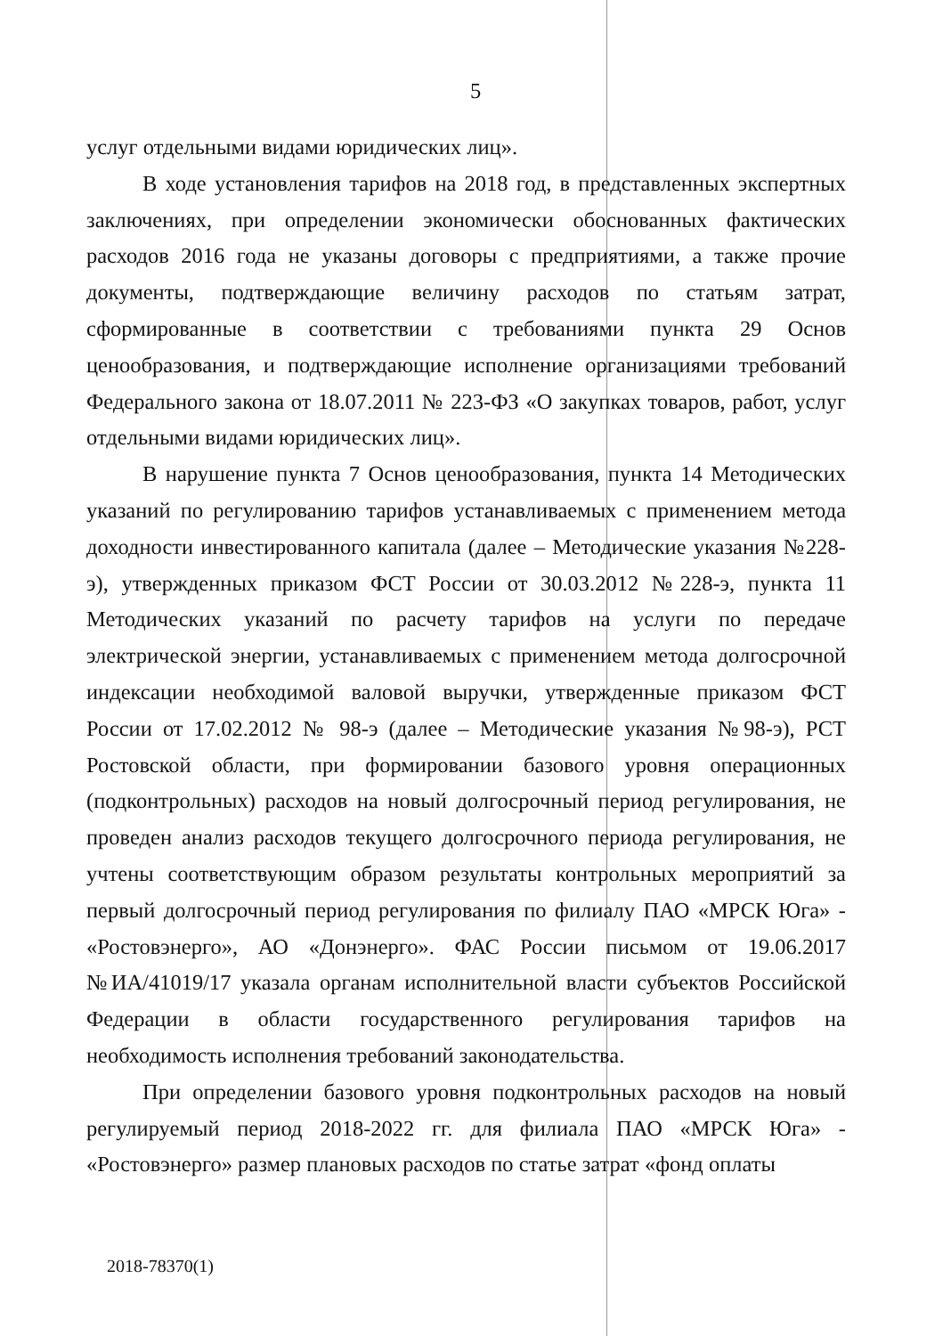5
услуг отдельными видами юридических лиц».
В ходе установления тарифов на 2018 год, в представленных экспертных заключениях, при определении экономически обоснованных фактических расходов 2016 года не указаны договоры с предприятиями, а также прочие документы, подтверждающие величину расходов по статьям затрат, сформированные в соответствии с требованиями пункта 29 Основ ценообразования, и подтверждающие исполнение организациями требований Федерального закона от 18.07.2011 № 223-ФЗ «О закупках товаров, работ, услуг отдельными видами юридических лиц».
В нарушение пункта 7 Основ ценообразования, пункта 14 Методических указаний по регулированию тарифов устанавливаемых с применением метода доходности инвестированного капитала (далее – Методические указания №228-э), утвержденных приказом ФСТ России от 30.03.2012 №228-э, пункта 11 Методических указаний по расчету тарифов на услуги по передаче электрической энергии, устанавливаемых с применением метода долгосрочной индексации необходимой валовой выручки, утвержденные приказом ФСТ России от 17.02.2012 № 98-э (далее – Методические указания №98-э), РСТ Ростовской области, при формировании базового уровня операционных (подконтрольных) расходов на новый долгосрочный период регулирования, не проведен анализ расходов текущего долгосрочного периода регулирования, не учтены соответствующим образом результаты контрольных мероприятий за первый долгосрочный период регулирования по филиалу ПАО «МРСК Юга» - «Ростовэнерго», АО «Донэнерго». ФАС России письмом от 19.06.2017 №ИА/41019/17 указала органам исполнительной власти субъектов Российской Федерации в области государственного регулирования тарифов на необходимость исполнения требований законодательства.
При определении базового уровня подконтрольных расходов на новый регулируемый период 2018-2022 гг. для филиала ПАО «МРСК Юга» - «Ростовэнерго» размер плановых расходов по статье затрат «фонд оплаты
2018-78370(1)